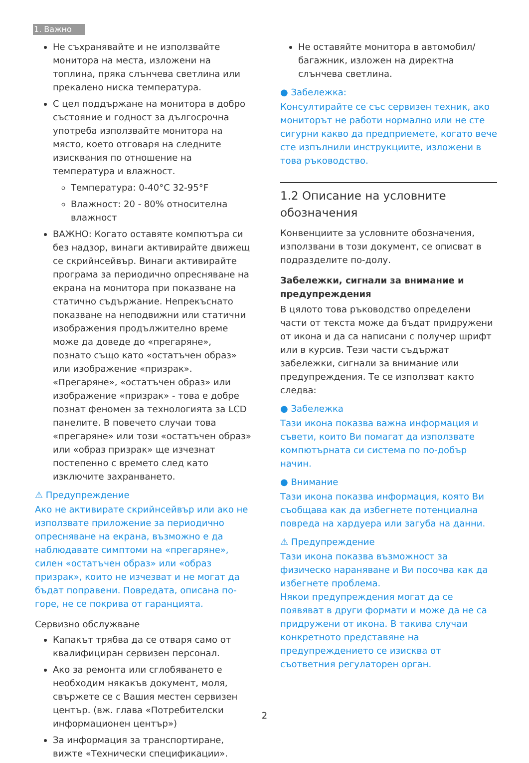1. Важно
Не съхранявайте и не използвайте монитора на места, изложени на топлина, пряка слънчева светлина или прекалено ниска температура.
С цел поддържане на монитора в добро състояние и годност за дългосрочна употреба използвайте монитора на място, което отговаря на следните изисквания по отношение на температура и влажност.
Температура: 0-40°C 32-95°F
Влажност: 20 - 80% относителна влажност
ВАЖНО: Когато оставяте компютъра си без надзор, винаги активирайте движещ се скрийнсейвър. Винаги активирайте програма за периодично опресняване на екрана на монитора при показване на статично съдържание. Непрекъснато показване на неподвижни или статични изображения продължително време може да доведе до «прегаряне», познато също като «остатъчен образ» или изображение «призрак». «Прегаряне», «остатъчен образ» или изображение «призрак» - това е добре познат феномен за технологията за LCD панелите. В повечето случаи това «прегаряне» или този «остатъчен образ» или «образ призрак» ще изчезнат постепенно с времето след като изключите захранването.
⚠ Предупреждение
Ако не активирате скрийнсейвър или ако не използвате приложение за периодично опресняване на екрана, възможно е да наблюдавате симптоми на «прегаряне», силен «остатъчен образ» или «образ призрак», които не изчезват и не могат да бъдат поправени. Повредата, описана по-горе, не се покрива от гаранцията.
Сервизно обслужване
Капакът трябва да се отваря само от квалифициран сервизен персонал.
Ако за ремонта или сглобяването е необходим някакъв документ, моля, свържете се с Вашия местен сервизен център. (вж. глава «Потребителски информационен център»)
За информация за транспортиране, вижте «Технически спецификации».
Не оставяйте монитора в автомобил/багажник, изложен на директна слънчева светлина.
● Забележка:
Консултирайте се със сервизен техник, ако мониторът не работи нормално или не сте сигурни какво да предприемете, когато вече сте изпълнили инструкциите, изложени в това ръководство.
1.2 Описание на условните обозначения
Конвенциите за условните обозначения, използвани в този документ, се описват в подразделите по-долу.
Забележки, сигнали за внимание и предупреждения
В цялото това ръководство определени части от текста може да бъдат придружени от икона и да са написани с получер шрифт или в курсив. Тези части съдържат забележки, сигнали за внимание или предупреждения. Те се използват както следва:
● Забележка
Тази икона показва важна информация и съвети, които Ви помагат да използвате компютърната си система по по-добър начин.
● Внимание
Тази икона показва информация, която Ви съобщава как да избегнете потенциална повреда на хардуера или загуба на данни.
⚠ Предупреждение
Тази икона показва възможност за физическо нараняване и Ви посочва как да избегнете проблема.
Някои предупреждения могат да се появяват в други формати и може да не са придружени от икона. В такива случаи конкретното представяне на предупреждението се изисква от съответния регулаторен орган.
2